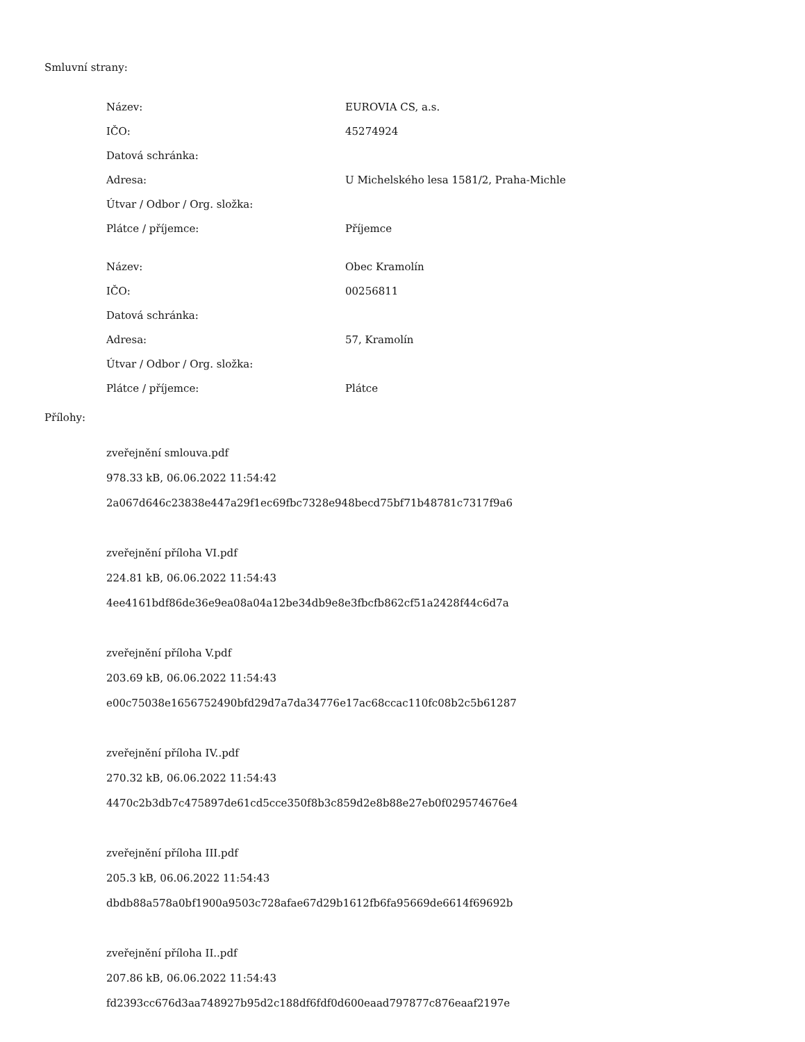Smluvní strany:
| Název: | EUROVIA CS, a.s. |
| IČO: | 45274924 |
| Datová schránka: | |
| Adresa: | U Michelského lesa 1581/2, Praha-Michle |
| Útvar / Odbor / Org. složka: | |
| Plátce / příjemce: | Příjemce |
| Název: | Obec Kramolín |
| IČO: | 00256811 |
| Datová schránka: | |
| Adresa: | 57, Kramolín |
| Útvar / Odbor / Org. složka: | |
| Plátce / příjemce: | Plátce |
Přílohy:
zveřejnění smlouva.pdf
978.33 kB, 06.06.2022 11:54:42
2a067d646c23838e447a29f1ec69fbc7328e948becd75bf71b48781c7317f9a6
zveřejnění příloha VI.pdf
224.81 kB, 06.06.2022 11:54:43
4ee4161bdf86de36e9ea08a04a12be34db9e8e3fbcfb862cf51a2428f44c6d7a
zveřejnění příloha V.pdf
203.69 kB, 06.06.2022 11:54:43
e00c75038e1656752490bfd29d7a7da34776e17ac68ccac110fc08b2c5b61287
zveřejnění příloha IV..pdf
270.32 kB, 06.06.2022 11:54:43
4470c2b3db7c475897de61cd5cce350f8b3c859d2e8b88e27eb0f029574676e4
zveřejnění příloha III.pdf
205.3 kB, 06.06.2022 11:54:43
dbdb88a578a0bf1900a9503c728afae67d29b1612fb6fa95669de6614f69692b
zveřejnění příloha II..pdf
207.86 kB, 06.06.2022 11:54:43
fd2393cc676d3aa748927b95d2c188df6fdf0d600eaad797877c876eaaf2197e